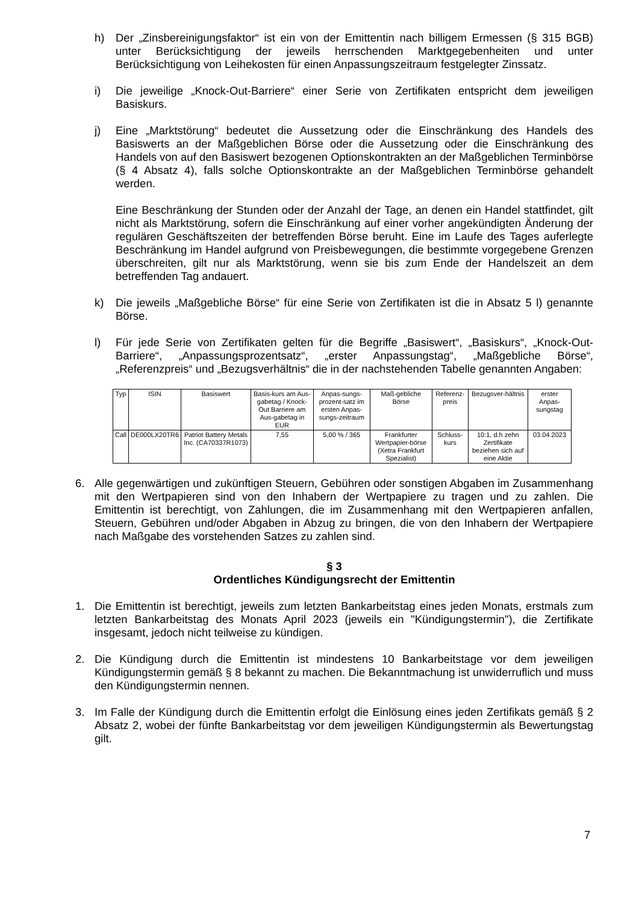h) Der „Zinsbereinigungsfaktor“ ist ein von der Emittentin nach billigem Ermessen (§ 315 BGB) unter Berücksichtigung der jeweils herrschenden Marktgegebenheiten und unter Berücksichtigung von Leihekosten für einen Anpassungszeitraum festgelegter Zinssatz.
i) Die jeweilige „Knock-Out-Barriere“ einer Serie von Zertifikaten entspricht dem jeweiligen Basiskurs.
j) Eine „Marktstörung“ bedeutet die Aussetzung oder die Einschränkung des Handels des Basiswerts an der Maßgeblichen Börse oder die Aussetzung oder die Einschränkung des Handels von auf den Basiswert bezogenen Optionskontrakten an der Maßgeblichen Terminbörse (§ 4 Absatz 4), falls solche Optionskontrakte an der Maßgeblichen Terminbörse gehandelt werden.
Eine Beschränkung der Stunden oder der Anzahl der Tage, an denen ein Handel stattfindet, gilt nicht als Marktstörung, sofern die Einschränkung auf einer vorher angekündigten Änderung der regulären Geschäftszeiten der betreffenden Börse beruht. Eine im Laufe des Tages auferlegte Beschränkung im Handel aufgrund von Preisbewegungen, die bestimmte vorgegebene Grenzen überschreiten, gilt nur als Marktstörung, wenn sie bis zum Ende der Handelszeit an dem betreffenden Tag andauert.
k) Die jeweils „Maßgebliche Börse“ für eine Serie von Zertifikaten ist die in Absatz 5 l) genannte Börse.
l) Für jede Serie von Zertifikaten gelten für die Begriffe „Basiswert“, „Basiskurs“, „Knock-Out-Barriere“, „Anpassungsprozentsatz“, „erster Anpassungstag“, „Maßgebliche Börse“, „Referenzpreis“ und „Bezugsverhältnis“ die in der nachstehenden Tabelle genannten Angaben:
| Typ | ISIN | Basiswert | Basis-kurs am Aus-gabetag / Knock-Out Barriere am Aus-gabetag in EUR | Anpas-sungs-prozent-satz im ersten Anpas-sungs-zeitraum | Maß-gebliche Börse | Referenz-preis | Bezugsver-hältnis | erster Anpas-sungstag |
| --- | --- | --- | --- | --- | --- | --- | --- | --- |
| Call | DE000LX20TR6 | Patriot Battery Metals Inc. (CA70337R1073) | 7,55 | 5,00 % / 365 | Frankfurter Wertpapier-börse (Xetra Frankfurt Spezialist) | Schluss-kurs | 10:1, d.h zehn Zertifikate beziehen sich auf eine Aktie | 03.04.2023 |
6. Alle gegenwärtigen und zukünftigen Steuern, Gebühren oder sonstigen Abgaben im Zusammenhang mit den Wertpapieren sind von den Inhabern der Wertpapiere zu tragen und zu zahlen. Die Emittentin ist berechtigt, von Zahlungen, die im Zusammenhang mit den Wertpapieren anfallen, Steuern, Gebühren und/oder Abgaben in Abzug zu bringen, die von den Inhabern der Wertpapiere nach Maßgabe des vorstehenden Satzes zu zahlen sind.
§ 3
Ordentliches Kündigungsrecht der Emittentin
1. Die Emittentin ist berechtigt, jeweils zum letzten Bankarbeitstag eines jeden Monats, erstmals zum letzten Bankarbeitstag des Monats April 2023 (jeweils ein "Kündigungstermin"), die Zertifikate insgesamt, jedoch nicht teilweise zu kündigen.
2. Die Kündigung durch die Emittentin ist mindestens 10 Bankarbeitstage vor dem jeweiligen Kündigungstermin gemäß § 8 bekannt zu machen. Die Bekanntmachung ist unwiderruflich und muss den Kündigungstermin nennen.
3. Im Falle der Kündigung durch die Emittentin erfolgt die Einlösung eines jeden Zertifikats gemäß § 2 Absatz 2, wobei der fünfte Bankarbeitstag vor dem jeweiligen Kündigungstermin als Bewertungstag gilt.
7